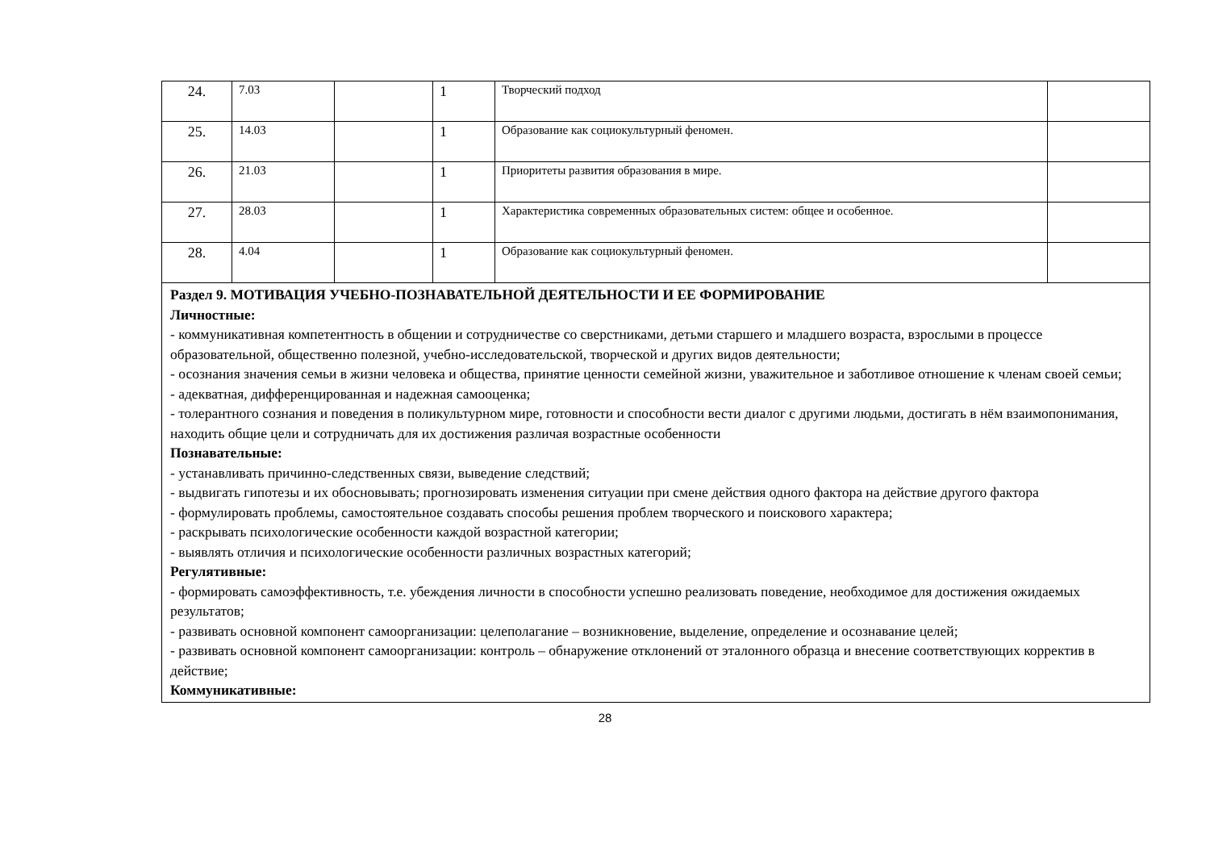| 24. | 7.03 | | 1 | Творческий подход | |
| 25. | 14.03 | | 1 | Образование как социокультурный феномен. | |
| 26. | 21.03 | | 1 | Приоритеты развития образования в мире. | |
| 27. | 28.03 | | 1 | Характеристика современных образовательных систем: общее и особенное. | |
| 28. | 4.04 | | 1 | Образование как социокультурный феномен. | |
| Раздел 9. МОТИВАЦИЯ УЧЕБНО-ПОЗНАВАТЕЛЬНОЙ ДЕЯТЕЛЬНОСТИ И ЕЕ ФОРМИРОВАНИЕ Личностные: - коммуникативная компетентность в общении и сотрудничестве со сверстниками, детьми старшего и младшего возраста, взрослыми в процессе образовательной, общественно полезной, учебно-исследовательской, творческой и других видов деятельности; - осознания значения семьи в жизни человека и общества, принятие ценности семейной жизни, уважительное и заботливое отношение к членам своей семьи; - адекватная, дифференцированная и надежная самооценка; - толерантного сознания и поведения в поликультурном мире, готовности и способности вести диалог с другими людьми, достигать в нём взаимопонимания, находить общие цели и сотрудничать для их достижения различая возрастные особенности Познавательные: - устанавливать причинно-следственных связи, выведение следствий; - выдвигать гипотезы и их обосновывать; прогнозировать изменения ситуации при смене действия одного фактора на действие другого фактора - формулировать проблемы, самостоятельное создавать способы решения проблем творческого и поискового характера; - раскрывать психологические особенности каждой возрастной категории; - выявлять отличия и психологические особенности различных возрастных категорий; Регулятивные: - формировать самоэффективность, т.е. убеждения личности в способности успешно реализовать поведение, необходимое для достижения ожидаемых результатов; - развивать основной компонент самоорганизации: целеполагание – возникновение, выделение, определение и осознавание целей; - развивать основной компонент самоорганизации: контроль – обнаружение отклонений от эталонного образца и внесение соответствующих корректив в действие; Коммуникативные: | | | | | |
28